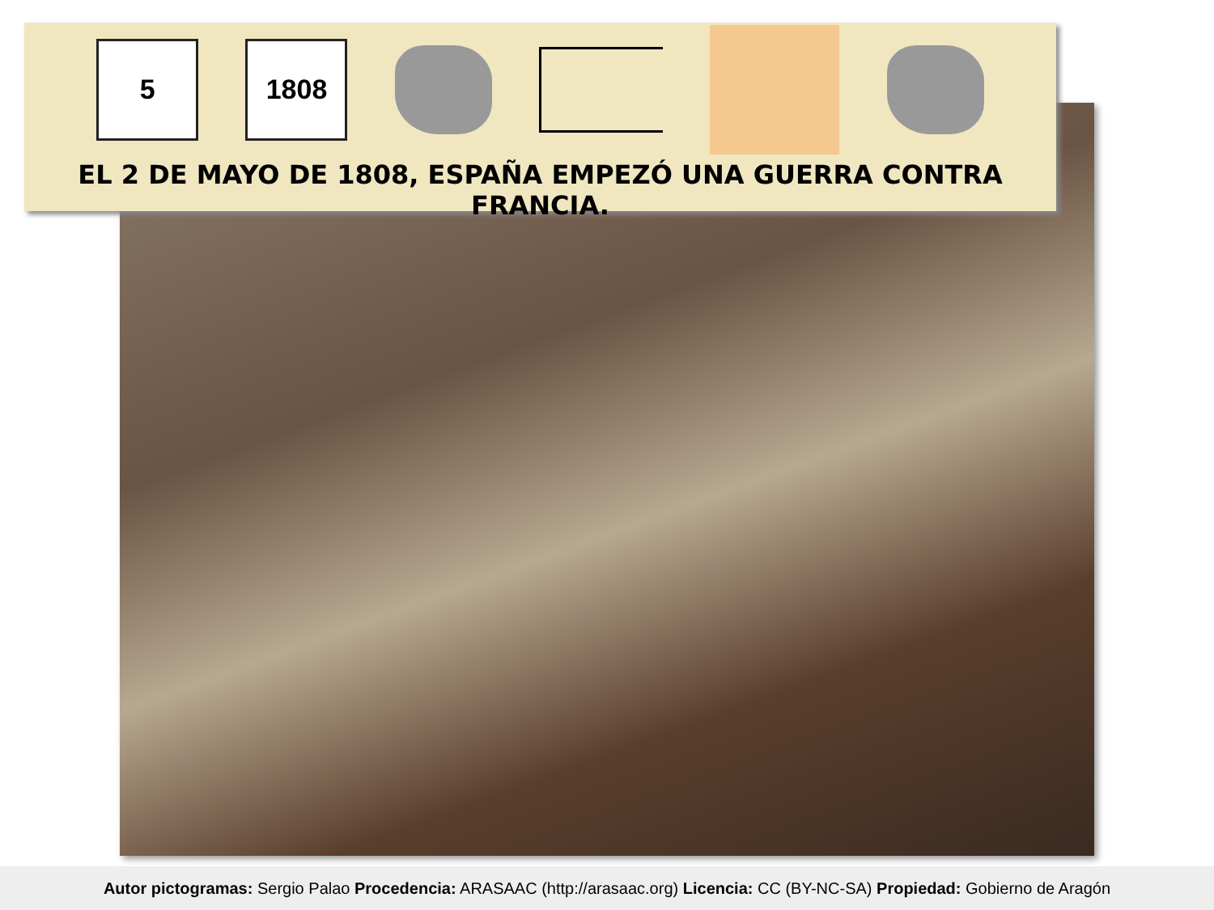5 1808
EL 2 DE MAYO DE 1808, ESPAÑA EMPEZÓ UNA GUERRA CONTRA FRANCIA.
Autor pictogramas: Sergio Palao Procedencia: ARASAAC (http://arasaac.org) Licencia: CC (BY-NC-SA) Propiedad: Gobierno de Aragón